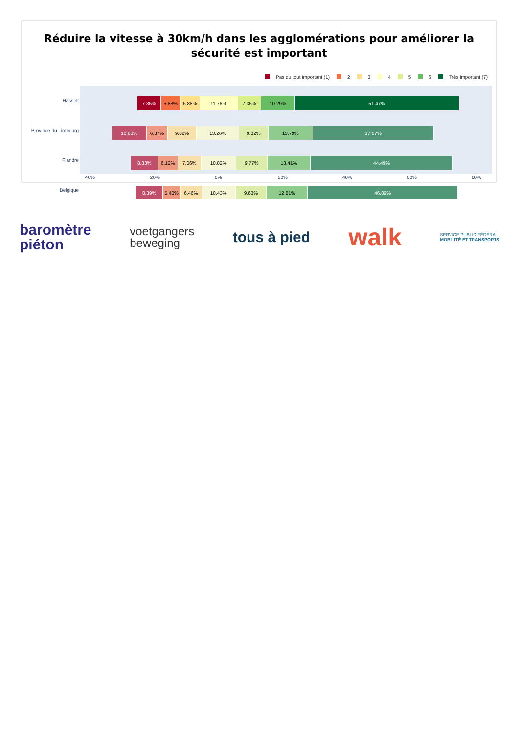Réduire la vitesse à 30km/h dans les agglomérations pour améliorer la sécurité est important
Pas du tout important (1) 2 3 4 5 6 Très important (7)
7.35% 5.88% 5.88% 11.76% 7.35% 10.29% 51.47%
10.88% 6.37% 9.02% 13.26% 9.02% 13.79% 37.67%
8.33% 6.12% 7.06% 10.82% 9.77% 13.41% 44.49%
8.39% 5.40% 6.46% 10.43% 9.63% 12.81% 46.89%
Hasselt
Province du Limbourg
Flandre
Belgique
−40% −20% 0% 20% 40% 60% 80%
baromètre
piéton
voetgangers
beweging
tous à pied
walk
SERVICE PUBLIC FÉDÉRAL
MOBILITÉ ET TRANSPORTS